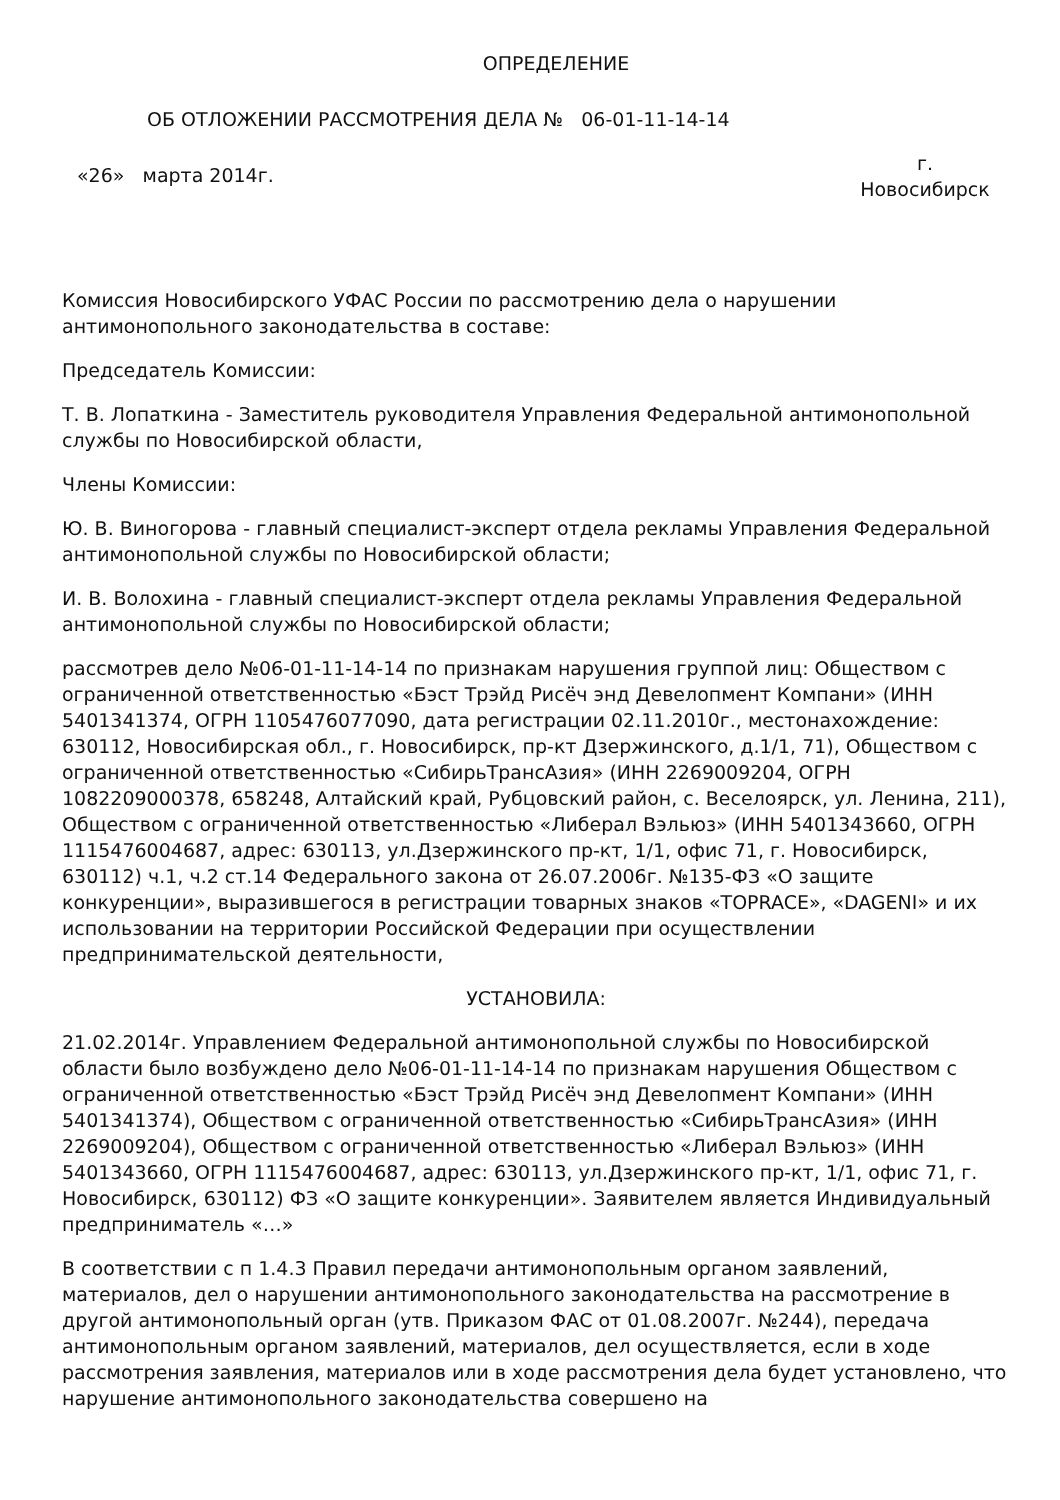ОПРЕДЕЛЕНИЕ
ОБ ОТЛОЖЕНИИ РАССМОТРЕНИЯ ДЕЛА № 06-01-11-14-14
«26» марта 2014г.
г.
Новосибирск
Комиссия Новосибирского УФАС России по рассмотрению дела о нарушении антимонопольного законодательства в составе:
Председатель Комиссии:
Т. В. Лопаткина - Заместитель руководителя Управления Федеральной антимонопольной службы по Новосибирской области,
Члены Комиссии:
Ю. В. Виногорова - главный специалист-эксперт отдела рекламы Управления Федеральной антимонопольной службы по Новосибирской области;
И. В. Волохина - главный специалист-эксперт отдела рекламы Управления Федеральной антимонопольной службы по Новосибирской области;
рассмотрев дело №06-01-11-14-14 по признакам нарушения группой лиц: Обществом с ограниченной ответственностью «Бэст Трэйд Рисёч энд Девелопмент Компани» (ИНН 5401341374, ОГРН 1105476077090, дата регистрации 02.11.2010г., местонахождение: 630112, Новосибирская обл., г. Новосибирск, пр-кт Дзержинского, д.1/1, 71), Обществом с ограниченной ответственностью «СибирьТрансАзия» (ИНН 2269009204, ОГРН 1082209000378, 658248, Алтайский край, Рубцовский район, с. Веселоярск, ул. Ленина, 211), Обществом с ограниченной ответственностью «Либерал Вэльюз» (ИНН 5401343660, ОГРН 1115476004687, адрес: 630113, ул.Дзержинского пр-кт, 1/1, офис 71, г. Новосибирск, 630112) ч.1, ч.2 ст.14 Федерального закона от 26.07.2006г. №135-ФЗ «О защите конкуренции», выразившегося в регистрации товарных знаков «TOPRACE», «DAGENI» и их использовании на территории Российской Федерации при осуществлении предпринимательской деятельности,
УСТАНОВИЛА:
21.02.2014г. Управлением Федеральной антимонопольной службы по Новосибирской области было возбуждено дело №06-01-11-14-14 по признакам нарушения Обществом с ограниченной ответственностью «Бэст Трэйд Рисёч энд Девелопмент Компани» (ИНН 5401341374), Обществом с ограниченной ответственностью «СибирьТрансАзия» (ИНН 2269009204), Обществом с ограниченной ответственностью «Либерал Вэльюз» (ИНН 5401343660, ОГРН 1115476004687, адрес: 630113, ул.Дзержинского пр-кт, 1/1, офис 71, г. Новосибирск, 630112) ФЗ «О защите конкуренции». Заявителем является Индивидуальный предприниматель «…»
В соответствии с п 1.4.3 Правил передачи антимонопольным органом заявлений, материалов, дел о нарушении антимонопольного законодательства на рассмотрение в другой антимонопольный орган (утв. Приказом ФАС от 01.08.2007г. №244), передача антимонопольным органом заявлений, материалов, дел осуществляется, если в ходе рассмотрения заявления, материалов или в ходе рассмотрения дела будет установлено, что нарушение антимонопольного законодательства совершено на